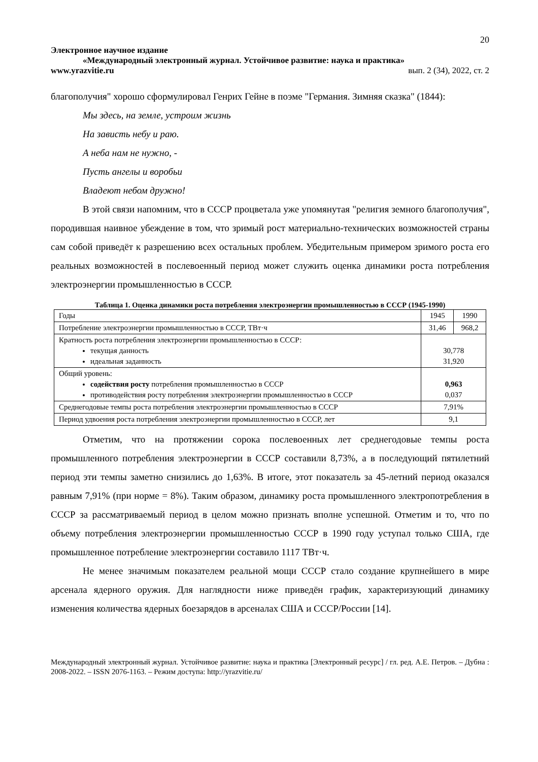20
Электронное научное издание
«Международный электронный журнал. Устойчивое развитие: наука и практика»
www.yrazvitie.ru вып. 2 (34), 2022, ст. 2
благополучия" хорошо сформулировал Генрих Гейне в поэме "Германия. Зимняя сказка" (1844):
Мы здесь, на земле, устроим жизнь
На зависть небу и раю.
А неба нам не нужно, -
Пусть ангелы и воробьи
Владеют небом дружно!
В этой связи напомним, что в СССР процветала уже упомянутая "религия земного благополучия", породившая наивное убеждение в том, что зримый рост материально-технических возможностей страны сам собой приведёт к разрешению всех остальных проблем. Убедительным примером зримого роста его реальных возможностей в послевоенный период может служить оценка динамики роста потребления электроэнергии промышленностью в СССР.
Таблица 1. Оценка динамики роста потребления электроэнергии промышленностью в СССР (1945-1990)
| Годы | 1945 | 1990 |
| Потребление электроэнергии промышленностью в СССР, ТВт·ч | 31,46 | 968,2 |
| Кратность роста потребления электроэнергии промышленностью в СССР: текущая данность идеальная заданность | 30,778 31,920 | |
| Общий уровень: содействия росту потребления промышленностью в СССР противодействия росту потребления электроэнергии промышленностью в СССР | 0,963 0,037 | |
| Среднегодовые темпы роста потребления электроэнергии промышленностью в СССР | 7,91% | |
| Период удвоения роста потребления электроэнергии промышленностью в СССР, лет | 9,1 | |
Отметим, что на протяжении сорока послевоенных лет среднегодовые темпы роста промышленного потребления электроэнергии в СССР составили 8,73%, а в последующий пятилетний период эти темпы заметно снизились до 1,63%. В итоге, этот показатель за 45-летний период оказался равным 7,91% (при норме = 8%). Таким образом, динамику роста промышленного электропотребления в СССР за рассматриваемый период в целом можно признать вполне успешной. Отметим и то, что по объему потребления электроэнергии промышленностью СССР в 1990 году уступал только США, где промышленное потребление электроэнергии составило 1117 ТВт·ч.
Не менее значимым показателем реальной мощи СССР стало создание крупнейшего в мире арсенала ядерного оружия. Для наглядности ниже приведён график, характеризующий динамику изменения количества ядерных боезарядов в арсеналах США и СССР/России [14].
Международный электронный журнал. Устойчивое развитие: наука и практика [Электронный ресурс] / гл. ред. А.Е. Петров. – Дубна : 2008-2022. – ISSN 2076-1163. – Режим доступа: http://yrazvitie.ru/